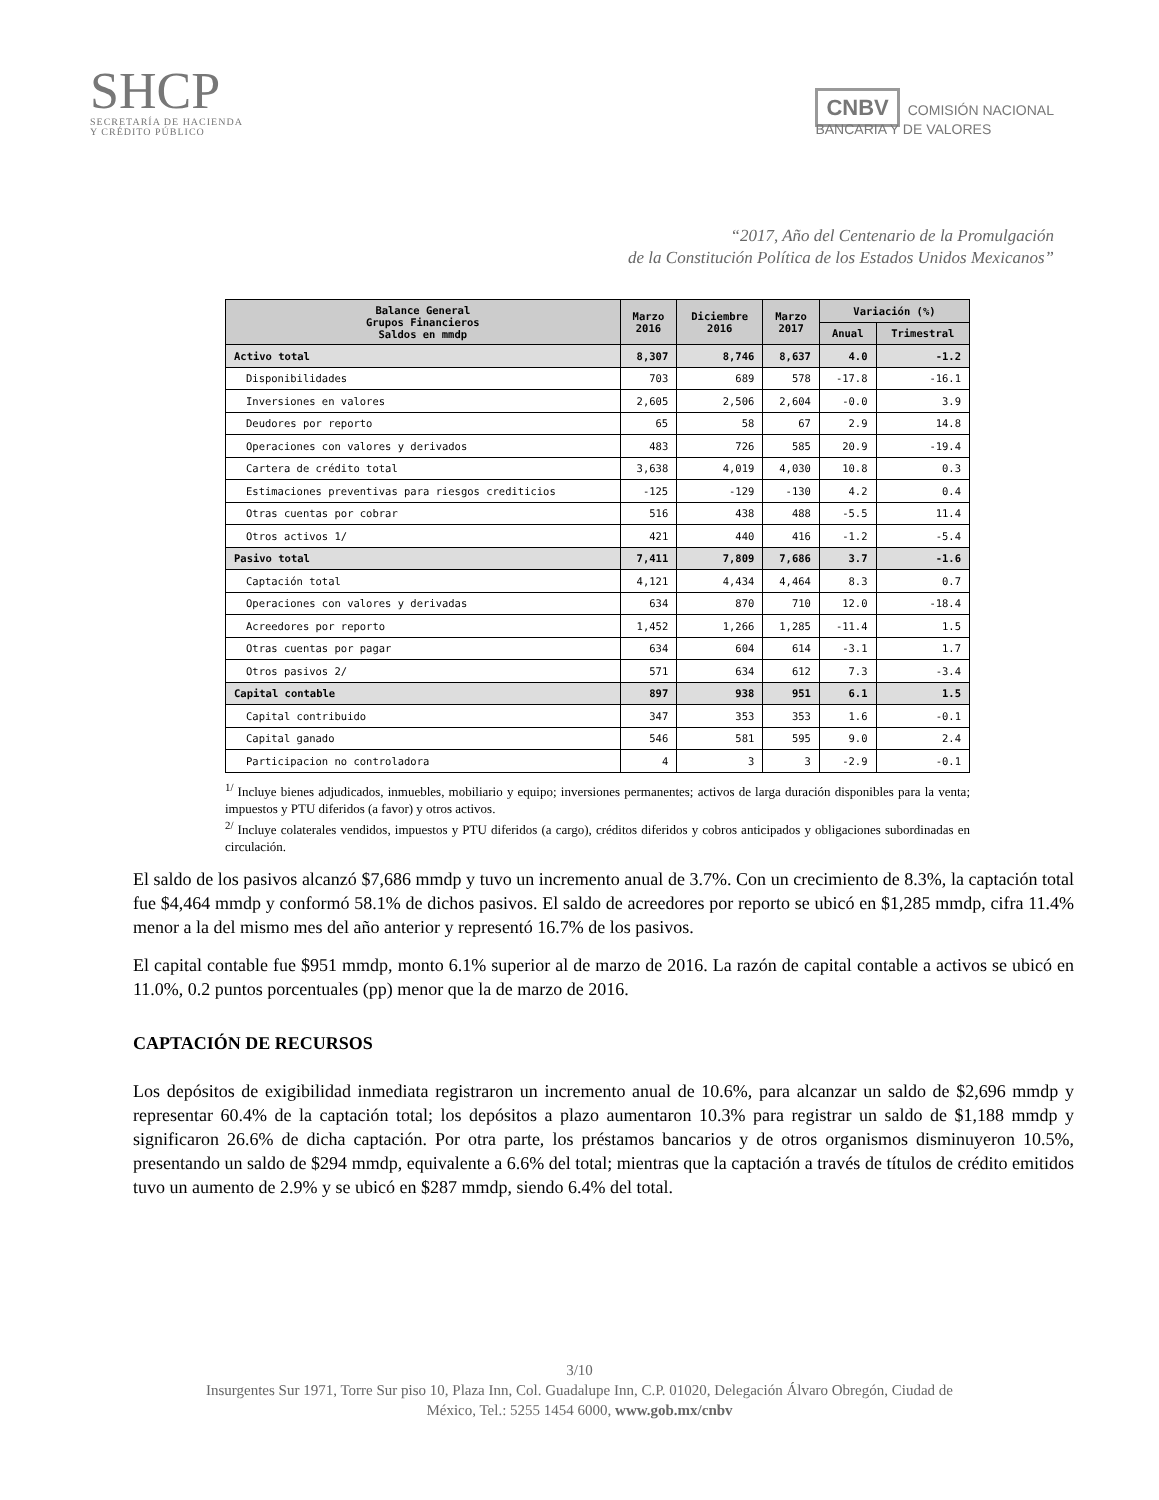SHCP
SECRETARÍA DE HACIENDA
Y CRÉDITO PÚBLICO
CNBV COMISIÓN NACIONAL
BANCARIA Y DE VALORES
“2017, Año del Centenario de la Promulgación
de la Constitución Política de los Estados Unidos Mexicanos”
| Balance General Grupos Financieros Saldos en mmdp | Marzo 2016 | Diciembre 2016 | Marzo 2017 | Variación (%) | |
| --- | --- | --- | --- | --- | --- |
| | | | | Anual | Trimestral |
| Activo total | 8,307 | 8,746 | 8,637 | 4.0 | -1.2 |
| Disponibilidades | 703 | 689 | 578 | -17.8 | -16.1 |
| Inversiones en valores | 2,605 | 2,506 | 2,604 | -0.0 | 3.9 |
| Deudores por reporto | 65 | 58 | 67 | 2.9 | 14.8 |
| Operaciones con valores y derivados | 483 | 726 | 585 | 20.9 | -19.4 |
| Cartera de crédito total | 3,638 | 4,019 | 4,030 | 10.8 | 0.3 |
| Estimaciones preventivas para riesgos crediticios | -125 | -129 | -130 | 4.2 | 0.4 |
| Otras cuentas por cobrar | 516 | 438 | 488 | -5.5 | 11.4 |
| Otros activos 1/ | 421 | 440 | 416 | -1.2 | -5.4 |
| Pasivo total | 7,411 | 7,809 | 7,686 | 3.7 | -1.6 |
| Captación total | 4,121 | 4,434 | 4,464 | 8.3 | 0.7 |
| Operaciones con valores y derivadas | 634 | 870 | 710 | 12.0 | -18.4 |
| Acreedores por reporto | 1,452 | 1,266 | 1,285 | -11.4 | 1.5 |
| Otras cuentas por pagar | 634 | 604 | 614 | -3.1 | 1.7 |
| Otros pasivos 2/ | 571 | 634 | 612 | 7.3 | -3.4 |
| Capital contable | 897 | 938 | 951 | 6.1 | 1.5 |
| Capital contribuido | 347 | 353 | 353 | 1.6 | -0.1 |
| Capital ganado | 546 | 581 | 595 | 9.0 | 2.4 |
| Participacion no controladora | 4 | 3 | 3 | -2.9 | -0.1 |
<sup>1/</sup> Incluye bienes adjudicados, inmuebles, mobiliario y equipo; inversiones permanentes; activos de larga duración disponibles para la venta; impuestos y PTU diferidos (a favor) y otros activos.
<sup>2/</sup> Incluye colaterales vendidos, impuestos y PTU diferidos (a cargo), créditos diferidos y cobros anticipados y obligaciones subordinadas en circulación.
El saldo de los pasivos alcanzó $7,686 mmdp y tuvo un incremento anual de 3.7%. Con un crecimiento de 8.3%, la captación total fue $4,464 mmdp y conformó 58.1% de dichos pasivos. El saldo de acreedores por reporto se ubicó en $1,285 mmdp, cifra 11.4% menor a la del mismo mes del año anterior y representó 16.7% de los pasivos.
El capital contable fue $951 mmdp, monto 6.1% superior al de marzo de 2016. La razón de capital contable a activos se ubicó en 11.0%, 0.2 puntos porcentuales (pp) menor que la de marzo de 2016.
CAPTACIÓN DE RECURSOS
Los depósitos de exigibilidad inmediata registraron un incremento anual de 10.6%, para alcanzar un saldo de $2,696 mmdp y representar 60.4% de la captación total; los depósitos a plazo aumentaron 10.3% para registrar un saldo de $1,188 mmdp y significaron 26.6% de dicha captación. Por otra parte, los préstamos bancarios y de otros organismos disminuyeron 10.5%, presentando un saldo de $294 mmdp, equivalente a 6.6% del total; mientras que la captación a través de títulos de crédito emitidos tuvo un aumento de 2.9% y se ubicó en $287 mmdp, siendo 6.4% del total.
3/10
Insurgentes Sur 1971, Torre Sur piso 10, Plaza Inn, Col. Guadalupe Inn, C.P. 01020, Delegación Álvaro Obregón, Ciudad de
México, Tel.: 5255 1454 6000, www.gob.mx/cnbv